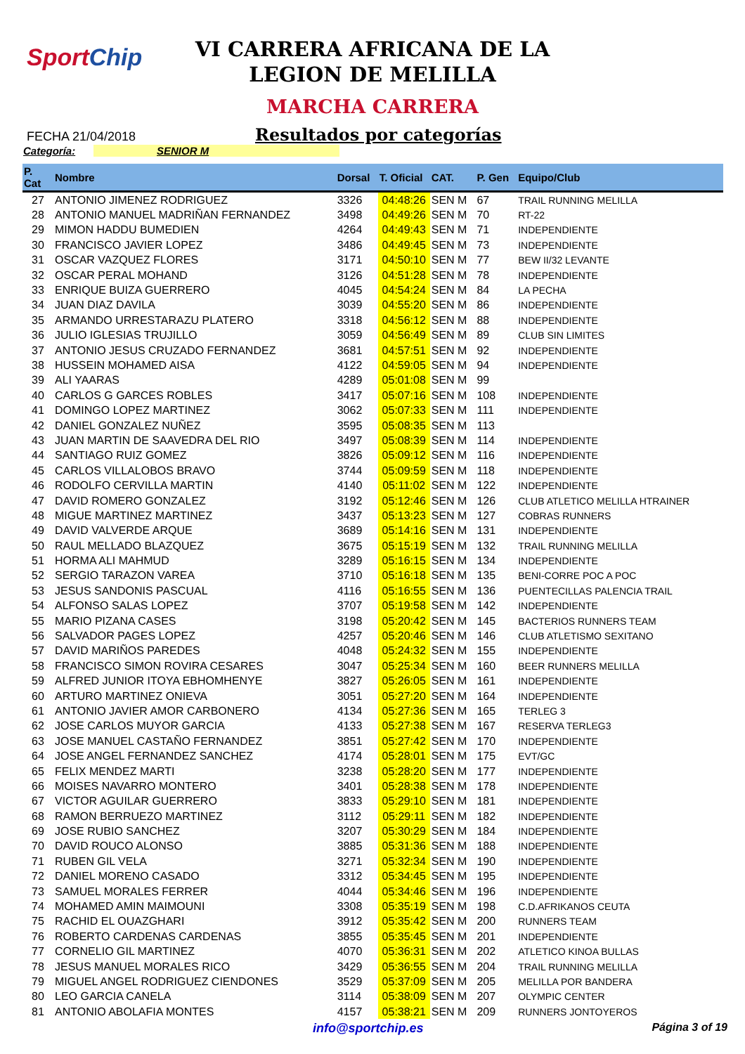SportChip
VI CARRERA AFRICANA DE LA
LEGION DE MELILLA
MARCHA CARRERA
FECHA 21/04/2018
Resultados por categorías
Categoría: SENIOR M
| P. Cat | Nombre | Dorsal | T. Oficial | CAT. | P. Gen | Equipo/Club |
| --- | --- | --- | --- | --- | --- | --- |
| 27 | ANTONIO JIMENEZ RODRIGUEZ | 3326 | 04:48:26 | SEN M | 67 | TRAIL RUNNING MELILLA |
| 28 | ANTONIO MANUEL MADRIÑAN FERNANDEZ | 3498 | 04:49:26 | SEN M | 70 | RT-22 |
| 29 | MIMON HADDU BUMEDIEN | 4264 | 04:49:43 | SEN M | 71 | INDEPENDIENTE |
| 30 | FRANCISCO JAVIER LOPEZ | 3486 | 04:49:45 | SEN M | 73 | INDEPENDIENTE |
| 31 | OSCAR VAZQUEZ FLORES | 3171 | 04:50:10 | SEN M | 77 | BEW II/32 LEVANTE |
| 32 | OSCAR PERAL MOHAND | 3126 | 04:51:28 | SEN M | 78 | INDEPENDIENTE |
| 33 | ENRIQUE BUIZA GUERRERO | 4045 | 04:54:24 | SEN M | 84 | LA PECHA |
| 34 | JUAN DIAZ DAVILA | 3039 | 04:55:20 | SEN M | 86 | INDEPENDIENTE |
| 35 | ARMANDO URRESTARAZU PLATERO | 3318 | 04:56:12 | SEN M | 88 | INDEPENDIENTE |
| 36 | JULIO IGLESIAS TRUJILLO | 3059 | 04:56:49 | SEN M | 89 | CLUB SIN LIMITES |
| 37 | ANTONIO JESUS CRUZADO FERNANDEZ | 3681 | 04:57:51 | SEN M | 92 | INDEPENDIENTE |
| 38 | HUSSEIN MOHAMED AISA | 4122 | 04:59:05 | SEN M | 94 | INDEPENDIENTE |
| 39 | ALI YAARAS | 4289 | 05:01:08 | SEN M | 99 | |
| 40 | CARLOS G GARCES ROBLES | 3417 | 05:07:16 | SEN M | 108 | INDEPENDIENTE |
| 41 | DOMINGO LOPEZ MARTINEZ | 3062 | 05:07:33 | SEN M | 111 | INDEPENDIENTE |
| 42 | DANIEL GONZALEZ NUÑEZ | 3595 | 05:08:35 | SEN M | 113 | |
| 43 | JUAN MARTIN DE SAAVEDRA DEL RIO | 3497 | 05:08:39 | SEN M | 114 | INDEPENDIENTE |
| 44 | SANTIAGO RUIZ GOMEZ | 3826 | 05:09:12 | SEN M | 116 | INDEPENDIENTE |
| 45 | CARLOS VILLALOBOS BRAVO | 3744 | 05:09:59 | SEN M | 118 | INDEPENDIENTE |
| 46 | RODOLFO CERVILLA MARTIN | 4140 | 05:11:02 | SEN M | 122 | INDEPENDIENTE |
| 47 | DAVID ROMERO GONZALEZ | 3192 | 05:12:46 | SEN M | 126 | CLUB ATLETICO MELILLA HTRAINER |
| 48 | MIGUE MARTINEZ MARTINEZ | 3437 | 05:13:23 | SEN M | 127 | COBRAS RUNNERS |
| 49 | DAVID VALVERDE ARQUE | 3689 | 05:14:16 | SEN M | 131 | INDEPENDIENTE |
| 50 | RAUL MELLADO BLAZQUEZ | 3675 | 05:15:19 | SEN M | 132 | TRAIL RUNNING MELILLA |
| 51 | HORMA ALI MAHMUD | 3289 | 05:16:15 | SEN M | 134 | INDEPENDIENTE |
| 52 | SERGIO TARAZON VAREA | 3710 | 05:16:18 | SEN M | 135 | BENI-CORRE POC A POC |
| 53 | JESUS SANDONIS PASCUAL | 4116 | 05:16:55 | SEN M | 136 | PUENTECILLAS PALENCIA TRAIL |
| 54 | ALFONSO SALAS LOPEZ | 3707 | 05:19:58 | SEN M | 142 | INDEPENDIENTE |
| 55 | MARIO PIZANA CASES | 3198 | 05:20:42 | SEN M | 145 | BACTERIOS RUNNERS TEAM |
| 56 | SALVADOR PAGES LOPEZ | 4257 | 05:20:46 | SEN M | 146 | CLUB ATLETISMO SEXITANO |
| 57 | DAVID MARIÑOS PAREDES | 4048 | 05:24:32 | SEN M | 155 | INDEPENDIENTE |
| 58 | FRANCISCO SIMON ROVIRA CESARES | 3047 | 05:25:34 | SEN M | 160 | BEER RUNNERS MELILLA |
| 59 | ALFRED JUNIOR ITOYA EBHOMHENYE | 3827 | 05:26:05 | SEN M | 161 | INDEPENDIENTE |
| 60 | ARTURO MARTINEZ ONIEVA | 3051 | 05:27:20 | SEN M | 164 | INDEPENDIENTE |
| 61 | ANTONIO JAVIER AMOR CARBONERO | 4134 | 05:27:36 | SEN M | 165 | TERLEG 3 |
| 62 | JOSE CARLOS MUYOR GARCIA | 4133 | 05:27:38 | SEN M | 167 | RESERVA TERLEG3 |
| 63 | JOSE MANUEL CASTAÑO FERNANDEZ | 3851 | 05:27:42 | SEN M | 170 | INDEPENDIENTE |
| 64 | JOSE ANGEL FERNANDEZ SANCHEZ | 4174 | 05:28:01 | SEN M | 175 | EVT/GC |
| 65 | FELIX MENDEZ MARTI | 3238 | 05:28:20 | SEN M | 177 | INDEPENDIENTE |
| 66 | MOISES NAVARRO MONTERO | 3401 | 05:28:38 | SEN M | 178 | INDEPENDIENTE |
| 67 | VICTOR AGUILAR GUERRERO | 3833 | 05:29:10 | SEN M | 181 | INDEPENDIENTE |
| 68 | RAMON BERRUEZO MARTINEZ | 3112 | 05:29:11 | SEN M | 182 | INDEPENDIENTE |
| 69 | JOSE RUBIO SANCHEZ | 3207 | 05:30:29 | SEN M | 184 | INDEPENDIENTE |
| 70 | DAVID ROUCO ALONSO | 3885 | 05:31:36 | SEN M | 188 | INDEPENDIENTE |
| 71 | RUBEN GIL VELA | 3271 | 05:32:34 | SEN M | 190 | INDEPENDIENTE |
| 72 | DANIEL MORENO CASADO | 3312 | 05:34:45 | SEN M | 195 | INDEPENDIENTE |
| 73 | SAMUEL MORALES FERRER | 4044 | 05:34:46 | SEN M | 196 | INDEPENDIENTE |
| 74 | MOHAMED AMIN MAIMOUNI | 3308 | 05:35:19 | SEN M | 198 | C.D.AFRIKANOS CEUTA |
| 75 | RACHID EL OUAZGHARI | 3912 | 05:35:42 | SEN M | 200 | RUNNERS TEAM |
| 76 | ROBERTO CARDENAS CARDENAS | 3855 | 05:35:45 | SEN M | 201 | INDEPENDIENTE |
| 77 | CORNELIO GIL MARTINEZ | 4070 | 05:36:31 | SEN M | 202 | ATLETICO KINOA BULLAS |
| 78 | JESUS MANUEL MORALES RICO | 3429 | 05:36:55 | SEN M | 204 | TRAIL RUNNING MELILLA |
| 79 | MIGUEL ANGEL RODRIGUEZ CIENDONES | 3529 | 05:37:09 | SEN M | 205 | MELILLA POR BANDERA |
| 80 | LEO GARCIA CANELA | 3114 | 05:38:09 | SEN M | 207 | OLYMPIC CENTER |
| 81 | ANTONIO ABOLAFIA MONTES | 4157 | 05:38:21 | SEN M | 209 | RUNNERS JONTOYEROS |
info@sportchip.es Página 3 of 19